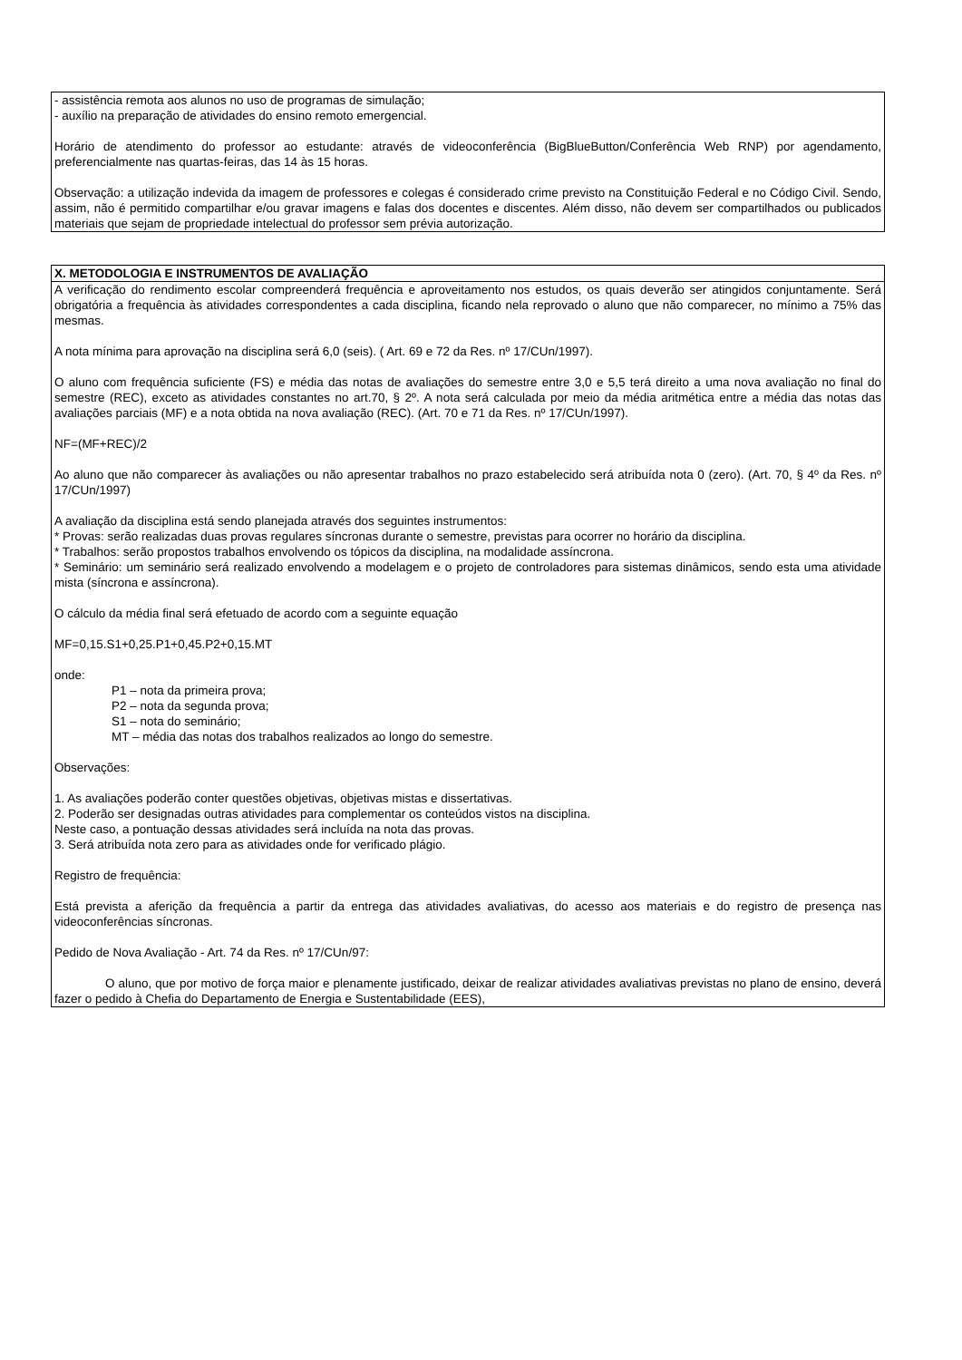- assistência remota aos alunos no uso de programas de simulação;
- auxílio na preparação de atividades do ensino remoto emergencial.
Horário de atendimento do professor ao estudante: através de videoconferência (BigBlueButton/Conferência Web RNP) por agendamento, preferencialmente nas quartas-feiras, das 14 às 15 horas.
Observação: a utilização indevida da imagem de professores e colegas é considerado crime previsto na Constituição Federal e no Código Civil. Sendo, assim, não é permitido compartilhar e/ou gravar imagens e falas dos docentes e discentes. Além disso, não devem ser compartilhados ou publicados materiais que sejam de propriedade intelectual do professor sem prévia autorização.
X. METODOLOGIA E INSTRUMENTOS DE AVALIAÇÃO
A verificação do rendimento escolar compreenderá frequência e aproveitamento nos estudos, os quais deverão ser atingidos conjuntamente. Será obrigatória a frequência às atividades correspondentes a cada disciplina, ficando nela reprovado o aluno que não comparecer, no mínimo a 75% das mesmas.
A nota mínima para aprovação na disciplina será 6,0 (seis). ( Art. 69 e 72 da Res. nº 17/CUn/1997).
O aluno com frequência suficiente (FS) e média das notas de avaliações do semestre entre 3,0 e 5,5 terá direito a uma nova avaliação no final do semestre (REC), exceto as atividades constantes no art.70, § 2º. A nota será calculada por meio da média aritmética entre a média das notas das avaliações parciais (MF) e a nota obtida na nova avaliação (REC). (Art. 70 e 71 da Res. nº 17/CUn/1997).
NF=(MF+REC)/2
Ao aluno que não comparecer às avaliações ou não apresentar trabalhos no prazo estabelecido será atribuída nota 0 (zero). (Art. 70, § 4º da Res. nº 17/CUn/1997)
A avaliação da disciplina está sendo planejada através dos seguintes instrumentos:
* Provas: serão realizadas duas provas regulares síncronas durante o semestre, previstas para ocorrer no horário da disciplina.
* Trabalhos: serão propostos trabalhos envolvendo os tópicos da disciplina, na modalidade assíncrona.
* Seminário: um seminário será realizado envolvendo a modelagem e o projeto de controladores para sistemas dinâmicos, sendo esta uma atividade mista (síncrona e assíncrona).
O cálculo da média final será efetuado de acordo com a seguinte equação
MF=0,15.S1+0,25.P1+0,45.P2+0,15.MT
onde:
P1 – nota da primeira prova;
P2 – nota da segunda prova;
S1 – nota do seminário;
MT – média das notas dos trabalhos realizados ao longo do semestre.
Observações:
1. As avaliações poderão conter questões objetivas, objetivas mistas e dissertativas.
2. Poderão ser designadas outras atividades para complementar os conteúdos vistos na disciplina.
Neste caso, a pontuação dessas atividades será incluída na nota das provas.
3. Será atribuída nota zero para as atividades onde for verificado plágio.
Registro de frequência:
Está prevista a aferição da frequência a partir da entrega das atividades avaliativas, do acesso aos materiais e do registro de presença nas videoconferências síncronas.
Pedido de Nova Avaliação - Art. 74 da Res. nº 17/CUn/97:
O aluno, que por motivo de força maior e plenamente justificado, deixar de realizar atividades avaliativas previstas no plano de ensino, deverá fazer o pedido à Chefia do Departamento de Energia e Sustentabilidade (EES),